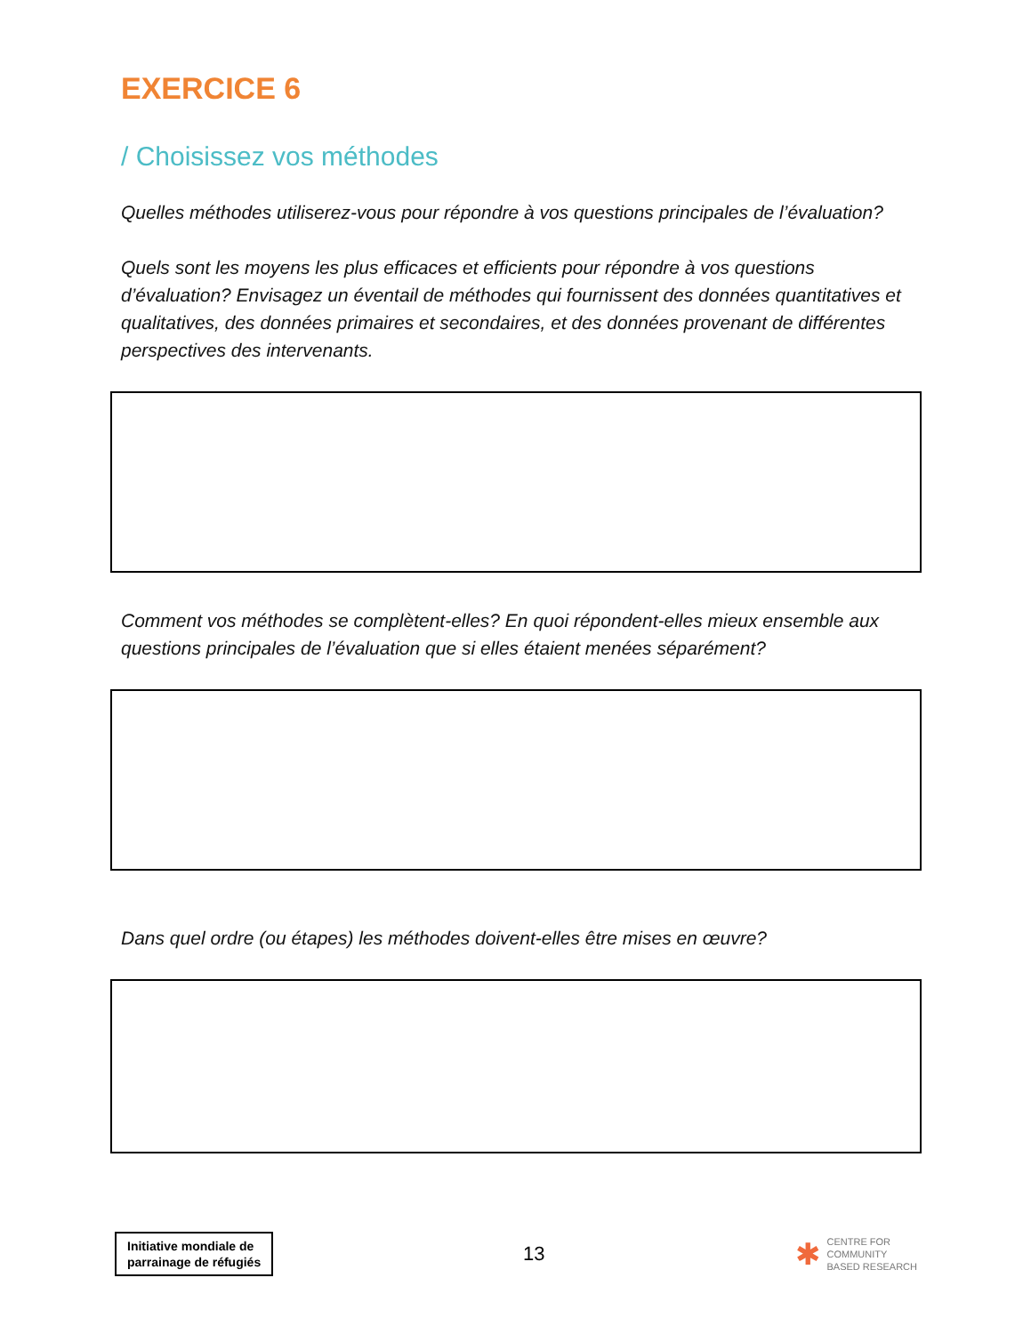EXERCICE 6
/ Choisissez vos méthodes
Quelles méthodes utiliserez-vous pour répondre à vos questions principales de l’évaluation?
Quels sont les moyens les plus efficaces et efficients pour répondre à vos questions d’évaluation? Envisagez un éventail de méthodes qui fournissent des données quantitatives et qualitatives, des données primaires et secondaires, et des données provenant de différentes perspectives des intervenants.
Comment vos méthodes se complètent-elles? En quoi répondent-elles mieux ensemble aux questions principales de l’évaluation que si elles étaient menées séparément?
Dans quel ordre (ou étapes) les méthodes doivent-elles être mises en œuvre?
Initiative mondiale de
parrainage de réfugiés
13
✱ CENTRE FOR
COMMUNITY
BASED RESEARCH